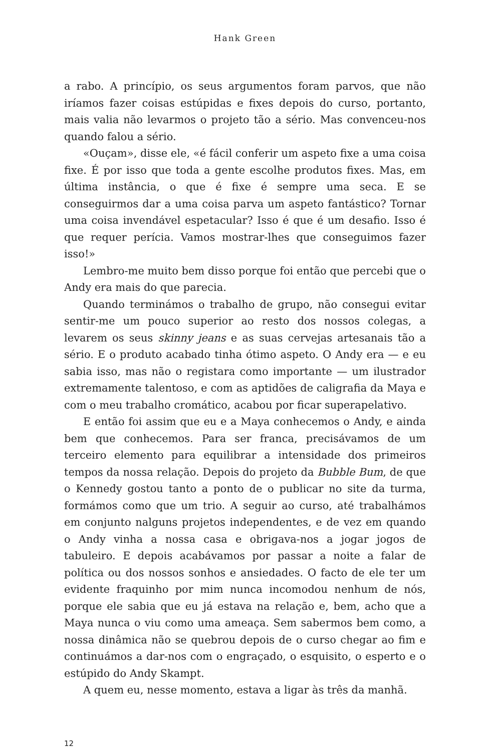Hank Green
a rabo. A princípio, os seus argumentos foram parvos, que não iríamos fazer coisas estúpidas e fixes depois do curso, portanto, mais valia não levarmos o projeto tão a sério. Mas convenceu-nos quando falou a sério.
«Ouçam», disse ele, «é fácil conferir um aspeto fixe a uma coisa fixe. É por isso que toda a gente escolhe produtos fixes. Mas, em última instância, o que é fixe é sempre uma seca. E se conseguirmos dar a uma coisa parva um aspeto fantástico? Tornar uma coisa invendável espetacular? Isso é que é um desafio. Isso é que requer perícia. Vamos mostrar-lhes que conseguimos fazer isso!»
Lembro-me muito bem disso porque foi então que percebi que o Andy era mais do que parecia.
Quando terminámos o trabalho de grupo, não consegui evitar sentir-me um pouco superior ao resto dos nossos colegas, a levarem os seus skinny jeans e as suas cervejas artesanais tão a sério. E o produto acabado tinha ótimo aspeto. O Andy era — e eu sabia isso, mas não o registara como importante — um ilustrador extremamente talentoso, e com as aptidões de caligrafia da Maya e com o meu trabalho cromático, acabou por ficar superapelativo.
E então foi assim que eu e a Maya conhecemos o Andy, e ainda bem que conhecemos. Para ser franca, precisávamos de um terceiro elemento para equilibrar a intensidade dos primeiros tempos da nossa relação. Depois do projeto da Bubble Bum, de que o Kennedy gostou tanto a ponto de o publicar no site da turma, formámos como que um trio. A seguir ao curso, até trabalhámos em conjunto nalguns projetos independentes, e de vez em quando o Andy vinha a nossa casa e obrigava-nos a jogar jogos de tabuleiro. E depois acabávamos por passar a noite a falar de política ou dos nossos sonhos e ansiedades. O facto de ele ter um evidente fraquinho por mim nunca incomodou nenhum de nós, porque ele sabia que eu já estava na relação e, bem, acho que a Maya nunca o viu como uma ameaça. Sem sabermos bem como, a nossa dinâmica não se quebrou depois de o curso chegar ao fim e continuámos a dar-nos com o engraçado, o esquisito, o esperto e o estúpido do Andy Skampt.
A quem eu, nesse momento, estava a ligar às três da manhã.
12